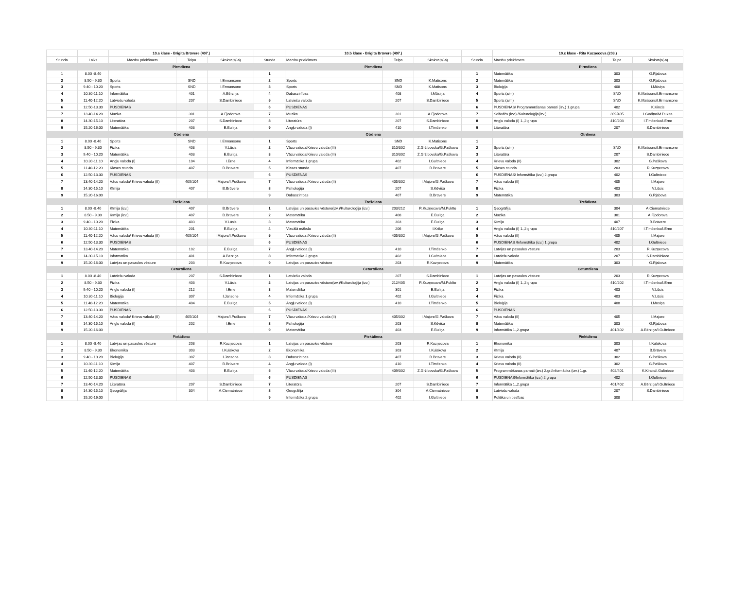| | | 10.a klase - Brigita Brūvere (407.) | | | | 10.b klase - Brigita Brūvere (407.) | | | | 10.c klase - Rita Kuzņecova (203.) | | |
| Stunda | Laiks | Mācību priekšmets | Telpa | Skolotājs(-a) | Stunda | Mācību priekšmets | Telpa | Skolotājs(-a) | Stunda | Mācību priekšmets | Telpa | Skolotājs(-a) |
| | | Pirmdiena | | | | Pirmdiena | | | | Pirmdiena | | |
| 1 | 8.00 -8.40 | | | | 1 | | | | 1 | Matemātika | 303 | G.Rjabova |
| 2 | 8.50 - 9.30 | Sports | SND | I.Ermansone | 2 | Sports | SND | K.Matisons | 2 | Matemātika | 303 | G.Rjabova |
| 3 | 9.40 - 10.20 | Sports | SND | I.Ermansone | 3 | Sports | SND | K.Matisons | 3 | Bioloģija | 408 | I.Mūsiņa |
| 4 | 10.30-11.10 | Informātika | 401 | A.Bērziņa | 4 | Dabaszinības | 408 | I.Mūsiņa | 4 | Sports (z/m) | SND | K.Matisons/I.Ermansone |
| 5 | 11.40-12.20 | Latviešu valoda | 207 | S.Dambiniece | 5 | Latviešu valoda | 207 | S.Dambiniece | 5 | Sports (z/m) | SND | K.Matisons/I.Ermansone |
| 6 | 12.50-13.30 | PUSDIENAS | | | 6 | PUSDIENAS | | | 6 | PUSDIENAS/ Programmēšanas pamati (izv.) 1.grupa | 402 | K.Kincis |
| 7 | 13.40-14.20 | Mūzika | 301 | A.Fjodorova | 7 | Mūzika | 301 | A.Fjodorova | 7 | Solfedžo (izv.) /Kulturoloģija(izv.) | 309/405 | I.Godiņa/M.Pukīte |
| 8 | 14.30-15.10 | Literatūra | 207 | S.Dambiniece | 8 | Literatūra | 207 | S.Dambiniece | 8 | Angļu valoda (I) 1.,2.grupa | 410/203 | I.Timčenko/I.Erne |
| 9 | 15.20-16.00 | Matemātika | 403 | E.Buliņa | 9 | Angļu valoda (I) | 410 | I.Timčenko | 9 | Literatūra | 207 | S.Dambiniece |
| | | Otrdiena | | | | Otrdiena | | | | Otrdiena | | |
| 1 | 8.00 -8.40 | Sports | SND | I.Ermansone | 1 | Sports | SND | K.Matisons | 1 | | | |
| 2 | 8.50 - 9.30 | Fizika | 403 | V.Lūsis | 2 | Vācu valoda/Krievu valoda (III) | 310/302 | Z.Gržibovska/G.Paškova | 2 | Sports (z/m) | SND | K.Matisons/I.Ermansone |
| 3 | 9.40 - 10.20 | Matemātika | 403 | E.Buliņa | 3 | Vācu valoda/Krievu valoda (III) | 310/302 | Z.Gržibovska/G.Paškova | 3 | Literatūra | 207 | S.Dambiniece |
| 4 | 10.30-11.10 | Angļu valoda (I) | 104 | I.Erne | 4 | Informātika 1.grupa | 402 | I.Gultniece | 4 | Krievu valoda (II) | 302 | G.Paškova |
| 5 | 11.40-12.20 | Klases stunda | 407 | B.Brūvere | 5 | Klases stunda | 407 | B.Brūvere | 5 | Klases stunda | 203 | R.Kuzņecova |
| 6 | 12.50-13.30 | PUSDIENAS | | | 6 | PUSDIENAS | | | 6 | PUSDIENAS/ Informātika (izv.) 2.grupa | 402 | I.Gultniece |
| 7 | 13.40-14.20 | Vācu valoda/ Krievu valoda (II) | 405/104 | I.Majore/I.Pučkova | 7 | Vācu valoda /Krievu valoda (II) | 405/302 | I.Majore/G.Paškova | 7 | Vācu valoda (II) | 405 | I.Majore |
| 8 | 14.30-15.10 | Ķīmija | 407 | B.Brūvere | 8 | Psiholoģija | 207 | S.Kēviša | 8 | Fizika | 403 | V.Lūsis |
| 9 | 15.20-16.00 | | | | 9 | Dabaszinības | 407 | B.Brūvere | 9 | Matemātika | 303 | G.Rjabova |
| | | Trešdiena | | | | Trešdiena | | | | Trešdiena | | |
| 1 | 8.00 -8.40 | Ķīmija (izv.) | 407 | B.Brūvere | 1 | Latvijas un pasaules vēsture(izv.)/Kulturoloģija (izv.) | 203/212 | R.Kuzņecova/M.Pukīte | 1 | Ģeogrāfija | 304 | A.Ciematniece |
| 2 | 8.50 - 9.30 | Ķīmija (izv.) | 407 | B.Brūvere | 2 | Matemātika | 408 | E.Buliņa | 2 | Mūzika | 301 | A.Fjodorova |
| 3 | 9.40 - 10.20 | Fizika | 403 | V.Lūsis | 3 | Matemātika | 303 | E.Buliņa | 3 | Ķīmija | 407 | B.Brūvere |
| 4 | 10.30-11.10 | Matemātika | 201 | E.Buliņa | 4 | Vizuālā māksla | 206 | I.Kriķe | 4 | Angļu valoda (I) 1.,2.grupa | 410/207 | I.Timčenko/I.Erne |
| 5 | 11.40-12.20 | Vācu valoda/ Krievu valoda (II) | 405/104 | I.Majore/I.Pučkova | 5 | Vācu valoda /Krievu valoda (II) | 405/302 | I.Majore/G.Paškova | 5 | Vācu valoda (II) | 405 | I.Majore |
| 6 | 12.50-13.30 | PUSDIENAS | | | 6 | PUSDIENAS | | | 6 | PUSDIENAS /Informātika (izv.) 1.grupa | 402 | I.Gultniece |
| 7 | 13.40-14.20 | Matemātika | 102 | E.Buliņa | 7 | Angļu valoda (I) | 410 | I.Timčenko | 7 | Latvijas un pasaules vēsture | 203 | R.Kuzņecova |
| 8 | 14.30-15.10 | Informātika | 401 | A.Bērziņa | 8 | Informātika 2.grupa | 402 | I.Gultniece | 8 | Latviešu valoda | 207 | S.Dambiniece |
| 9 | 15.20-16.00 | Latvijas un pasaules vēsture | 203 | R.Kuzņecova | 9 | Latvijas un pasaules vēsture | 203 | R.Kuzņecova | 9 | Matemātika | 303 | G.Rjabova |
| | | Ceturtdiena | | | | Ceturtdiena | | | | Ceturtdiena | | |
| 1 | 8.00 -8.40 | Latviešu valoda | 207 | S.Dambiniece | 1 | Latviešu valoda | 207 | S.Dambiniece | 1 | Latvijas un pasaules vēsture | 203 | R.Kuzņecova |
| 2 | 8.50 - 9.30 | Fizika | 403 | V.Lūsis | 2 | Latvijas un pasaules vēsture(izv.)/Kulturoloģija (izv.) | 212/405 | R.Kuzņecova/M.Pukīte | 2 | Angļu valoda (I) 1.,2.grupa | 410/202 | I.Timčenko/I.Erne |
| 3 | 9.40 - 10.20 | Angļu valoda (I) | 212 | I.Erne | 3 | Matemātika | 301 | E.Buliņa | 3 | Fizika | 403 | V.Lūsis |
| 4 | 10.30-11.10 | Bioloģija | 307 | I.Jansone | 4 | Informātika 1.grupa | 402 | I.Gultniece | 4 | Fizika | 403 | V.Lūsis |
| 5 | 11.40-12.20 | Matemātika | 404 | E.Buliņa | 5 | Angļu valoda (I) | 410 | I.Timčenko | 5 | Bioloģija | 408 | I.Mūsiņa |
| 6 | 12.50-13.30 | PUSDIENAS | | | 6 | PUSDIENAS | | | 6 | PUSDIENAS | | |
| 7 | 13.40-14.20 | Vācu valoda/ Krievu valoda (II) | 405/104 | I.Majore/I.Pučkova | 7 | Vācu valoda /Krievu valoda (II) | 405/302 | I.Majore/G.Paškova | 7 | Vācu valoda (II) | 405 | I.Majore |
| 8 | 14.30-15.10 | Angļu valoda (I) | 202 | I.Erne | 8 | Psiholoģija | 203 | S.Kēviša | 8 | Matemātika | 303 | G.Rjabova |
| 9 | 15.20-16.00 | | | | 9 | Matemātika | 403 | E.Buliņa | 9 | Informātika 1.,2.grupa | 401/402 | A.Bērziņa/I.Gultniece |
| | | Piektdiena | | | | Piektdiena | | | | Piektdiena | | |
| 1 | 8.00 -8.40 | Latvijas un pasaules vēsture | 203 | R.Kuzņecova | 1 | Latvijas un pasaules vēsture | 203 | R.Kuzņecova | 1 | Ekonomika | 303 | I.Kulakova |
| 2 | 8.50 - 9.30 | Ekonomika | 303 | I.Kulakova | 2 | Ekonomika | 303 | I.Kulakova | 2 | Ķīmija | 407 | B.Brūvere |
| 3 | 9.40 - 10.20 | Bioloģija | 307 | I.Jansone | 3 | Dabaszinības | 407 | B.Brūvere | 3 | Krievu valoda (II) | 302 | G.Paškova |
| 4 | 10.30-11.10 | Ķīmija | 407 | B.Brūvere | 4 | Angļu valoda (I) | 410 | I.Timčenko | 4 | Krievu valoda (II) | 302 | G.Paškova |
| 5 | 11.40-12.20 | Matemātika | 403 | E.Buliņa | 5 | Vācu valoda/Krievu valoda (III) | 409/302 | Z.Gržibovska/G.Paškova | 5 | Programmēšanas pamati (izv.) 2.gr./Informātika (izv.) 1.gr. | 402/401 | K.Kincis/I.Gultniece |
| 6 | 12.50-13.30 | PUSDIENAS | | | 6 | PUSDIENAS | | | 6 | PUSDIENAS/Informātika (izv.) 2.grupa | 402 | I.Gultniece |
| 7 | 13.40-14.20 | Literatūra | 207 | S.Dambiniece | 7 | Literatūra | 207 | S.Dambiniece | 7 | Informātika 1.,2.grupa | 401/402 | A.Bērziņa/I.Gultniece |
| 8 | 14.30-15.10 | Ģeogrāfija | 304 | A.Ciematniece | 8 | Ģeogrāfija | 304 | A.Ciematniece | 8 | Latviešu valoda | 207 | S.Dambiniece |
| 9 | 15.20-16.00 | | | | 9 | Informātika 2.grupa | 402 | I.Gultniece | 9 | Politika un tiesības | 308 | |